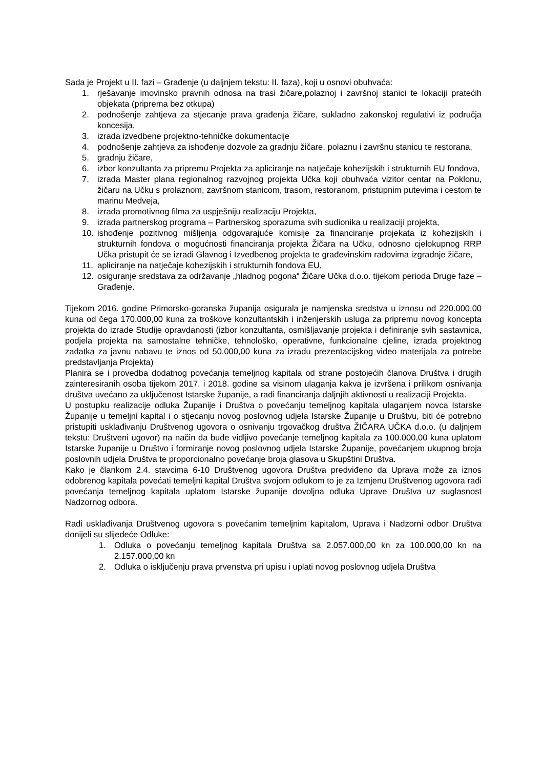Sada je Projekt u II. fazi – Građenje (u daljnjem tekstu: II. faza), koji u osnovi obuhvaća:
1. rješavanje imovinsko pravnih odnosa na trasi žičare,polaznoj i završnoj stanici te lokaciji pratećih objekata (priprema bez otkupa)
2. podnošenje zahtjeva za stjecanje prava građenja žičare, sukladno zakonskoj regulativi iz područja koncesija,
3. izrada izvedbene projektno-tehničke dokumentacije
4. podnošenje zahtjeva za ishođenje dozvole za gradnju žičare, polaznu i završnu stanicu te restorana,
5. gradnju žičare,
6. izbor konzultanta za pripremu Projekta za apliciranje na natječaje kohezijskih i strukturnih EU fondova,
7. izrada Master plana regionalnog razvojnog projekta Učka koji obuhvaća vizitor centar na Poklonu, žičaru na Učku s prolaznom, završnom stanicom, trasom, restoranom, pristupnim putevima i cestom te marinu Medveja,
8. izrada promotivnog filma za uspješniju realizaciju Projekta,
9. izrada partnerskog programa – Partnerskog sporazuma svih sudionika u realizaciji projekta,
10. ishođenje pozitivnog mišljenja odgovarajuće komisije za financiranje projekata iz kohezijskih i strukturnih fondova o mogućnosti financiranja projekta Žičara na Učku, odnosno cjelokupnog RRP Učka pristupit će se izradi Glavnog i Izvedbenog projekta te građevinskim radovima izgradnje žičare,
11. apliciranje na natječaje kohezijskih i strukturnih fondova EU,
12. osiguranje sredstava za održavanje „hladnog pogona“ Žičare Učka d.o.o. tijekom perioda Druge faze – Građenje.
Tijekom 2016. godine Primorsko-goranska županija osigurala je namjenska sredstva u iznosu od 220.000,00 kuna od čega 170.000,00 kuna za troškove konzultantskih i inženjerskih usluga za pripremu novog koncepta projekta do izrade Studije opravdanosti (izbor konzultanta, osmišljavanje projekta i definiranje svih sastavnica, podjela projekta na samostalne tehničke, tehnološko, operativne, funkcionalne cjeline, izrada projektnog zadatka za javnu nabavu te iznos od 50.000,00 kuna za izradu prezentacijskog video materijala za potrebe predstavljanja Projekta)
Planira se i provedba dodatnog povećanja temeljnog kapitala od strane postojećih članova Društva i drugih zainteresiranih osoba tijekom 2017. i 2018. godine sa visinom ulaganja kakva je izvršena i prilikom osnivanja društva uvećano za uključenost Istarske županije, a radi financiranja daljnjih aktivnosti u realizaciji Projekta.
U postupku realizacije odluka Županije i Društva o povećanju temeljnog kapitala ulaganjem novca Istarske Županije u temeljni kapital i o stjecanju novog poslovnog udjela Istarske Županije u Društvu, biti će potrebno pristupiti usklađivanju Društvenog ugovora o osnivanju trgovačkog društva ŽIČARA UČKA d.o.o. (u daljnjem tekstu: Društveni ugovor) na način da bude vidljivo povećanje temeljnog kapitala za 100.000,00 kuna uplatom Istarske županije u Društvo i formiranje novog poslovnog udjela Istarske Županije, povećanjem ukupnog broja poslovnih udjela Društva te proporcionalno povećanje broja glasova u Skupštini Društva.
Kako je člankom 2.4. stavcima 6-10 Društvenog ugovora Društva predviđeno da Uprava može za iznos odobrenog kapitala povećati temeljni kapital Društva svojom odlukom to je za Izmjenu Društvenog ugovora radi povećanja temeljnog kapitala uplatom Istarske županije dovoljna odluka Uprave Društva uz suglasnost Nadzornog odbora.
Radi usklađivanja Društvenog ugovora s povećanim temeljnim kapitalom, Uprava i Nadzorni odbor Društva donijeli su slijedeće Odluke:
1. Odluka o povećanju temeljnog kapitala Društva sa 2.057.000,00 kn za 100.000,00 kn na 2.157.000,00 kn
2. Odluka o isključenju prava prvenstva pri upisu i uplati novog poslovnog udjela Društva